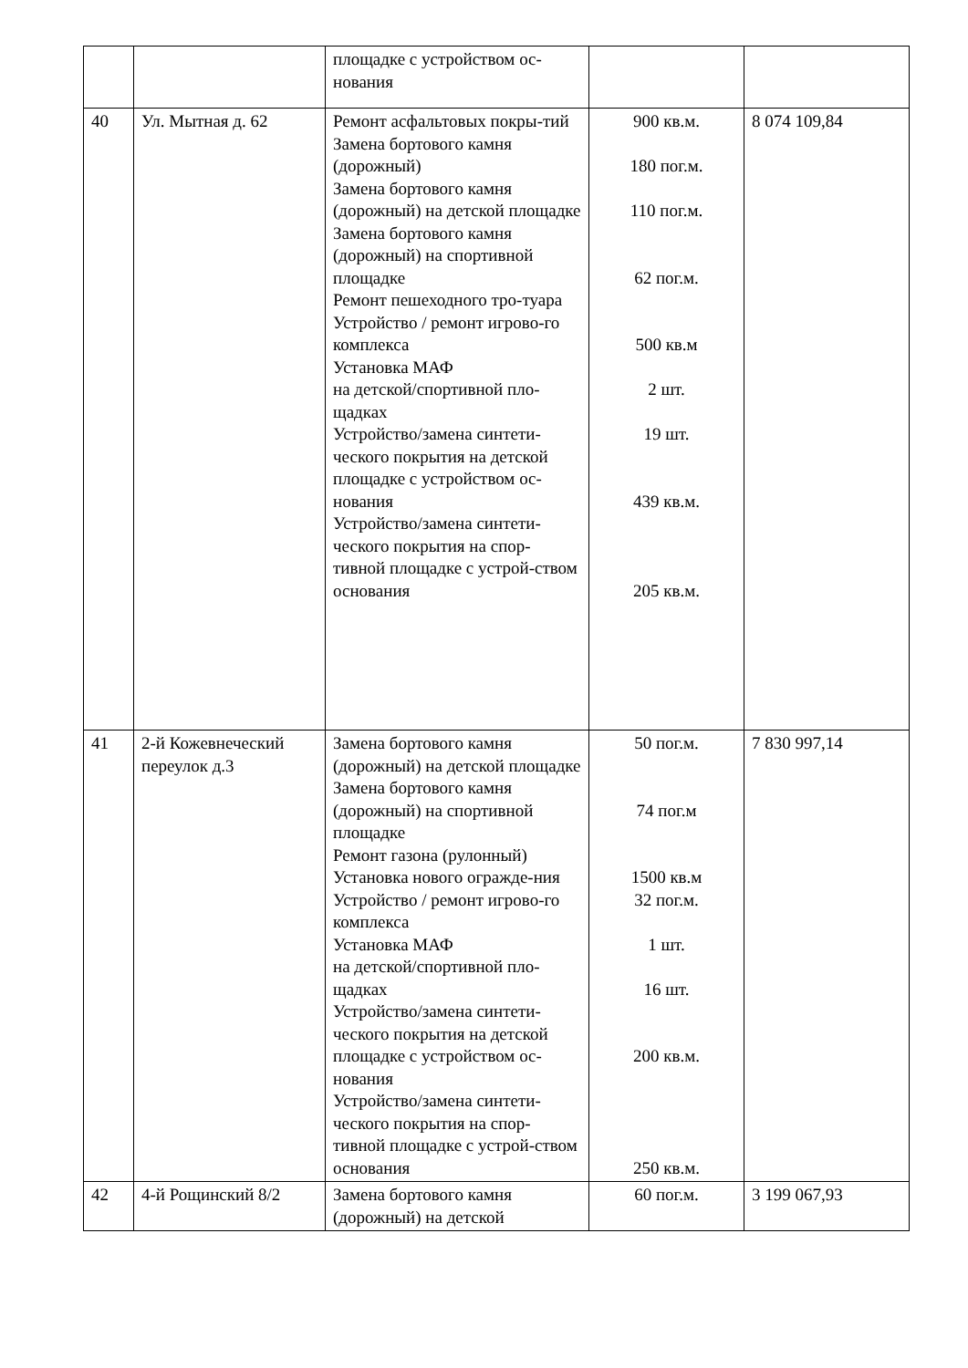| | | площадке с устройством ос-нования | | |
| 40 | Ул. Мытная д. 62 | Ремонт асфальтовых покры-тий Замена бортового камня (дорожный) Замена бортового камня (дорожный) на детской площадке Замена бортового камня (дорожный) на спортивной площадке Ремонт пешеходного тро-туара Устройство / ремонт игрово-го комплекса Установка МАФ на детской/спортивной пло-щадках Устройство/замена синтети-ческого покрытия на детской площадке с устройством ос-нования Устройство/замена синтети-ческого покрытия на спор-тивной площадке с устрой-ством основания | 900 кв.м. 180 пог.м. 110 пог.м. 62 пог.м. 500 кв.м 2 шт. 19 шт. 439 кв.м. 205 кв.м. | 8 074 109,84 |
| 41 | 2-й Кожевнеческий переулок д.3 | Замена бортового камня (дорожный) на детской площадке Замена бортового камня (дорожный) на спортивной площадке Ремонт газона (рулонный) Установка нового огражде-ния Устройство / ремонт игрово-го комплекса Установка МАФ на детской/спортивной пло-щадках Устройство/замена синтети-ческого покрытия на детской площадке с устройством ос-нования Устройство/замена синтети-ческого покрытия на спор-тивной площадке с устрой-ством основания | 50 пог.м. 74 пог.м 1500 кв.м 32 пог.м. 1 шт. 16 шт. 200 кв.м. 250 кв.м. | 7 830 997,14 |
| 42 | 4-й Рощинский 8/2 | Замена бортового камня (дорожный) на детской | 60 пог.м. | 3 199 067,93 |